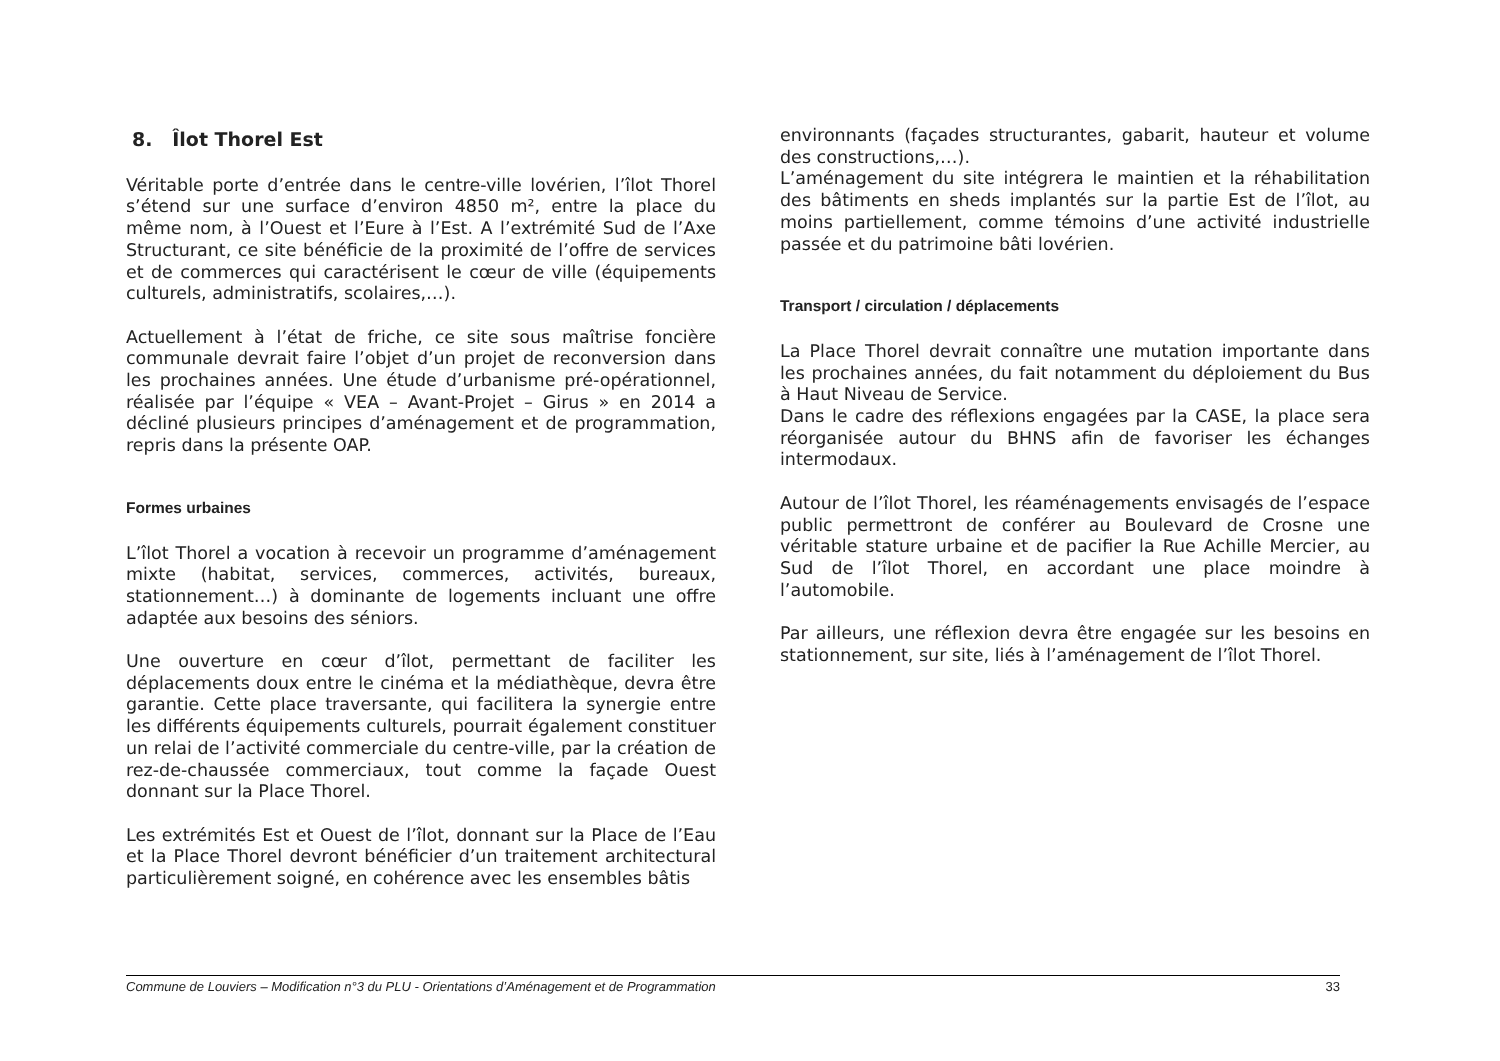8. Îlot Thorel Est
Véritable porte d’entrée dans le centre-ville lovérien, l’îlot Thorel s’étend sur une surface d’environ 4850 m², entre la place du même nom, à l’Ouest et l’Eure à l’Est. A l’extrémité Sud de l’Axe Structurant, ce site bénéficie de la proximité de l’offre de services et de commerces qui caractérisent le cœur de ville (équipements culturels, administratifs, scolaires,…).
Actuellement à l’état de friche, ce site sous maîtrise foncière communale devrait faire l’objet d’un projet de reconversion dans les prochaines années. Une étude d’urbanisme pré-opérationnel, réalisée par l’équipe « VEA – Avant-Projet – Girus » en 2014 a décliné plusieurs principes d’aménagement et de programmation, repris dans la présente OAP.
Formes urbaines
L’îlot Thorel a vocation à recevoir un programme d’aménagement mixte (habitat, services, commerces, activités, bureaux, stationnement…) à dominante de logements incluant une offre adaptée aux besoins des séniors.
Une ouverture en cœur d’îlot, permettant de faciliter les déplacements doux entre le cinéma et la médiathèque, devra être garantie. Cette place traversante, qui facilitera la synergie entre les différents équipements culturels, pourrait également constituer un relai de l’activité commerciale du centre-ville, par la création de rez-de-chaussée commerciaux, tout comme la façade Ouest donnant sur la Place Thorel.
Les extrémités Est et Ouest de l’îlot, donnant sur la Place de l’Eau et la Place Thorel devront bénéficier d’un traitement architectural particulièrement soigné, en cohérence avec les ensembles bâtis
environnants (façades structurantes, gabarit, hauteur et volume des constructions,…).
L’aménagement du site intégrera le maintien et la réhabilitation des bâtiments en sheds implantés sur la partie Est de l’îlot, au moins partiellement, comme témoins d’une activité industrielle passée et du patrimoine bâti lovérien.
Transport / circulation / déplacements
La Place Thorel devrait connaître une mutation importante dans les prochaines années, du fait notamment du déploiement du Bus à Haut Niveau de Service.
Dans le cadre des réflexions engagées par la CASE, la place sera réorganisée autour du BHNS afin de favoriser les échanges intermodaux.
Autour de l’îlot Thorel, les réaménagements envisagés de l’espace public permettront de conférer au Boulevard de Crosne une véritable stature urbaine et de pacifier la Rue Achille Mercier, au Sud de l’îlot Thorel, en accordant une place moindre à l’automobile.
Par ailleurs, une réflexion devra être engagée sur les besoins en stationnement, sur site, liés à l’aménagement de l’îlot Thorel.
Commune de Louviers – Modification n°3 du PLU - Orientations d’Aménagement et de Programmation 33